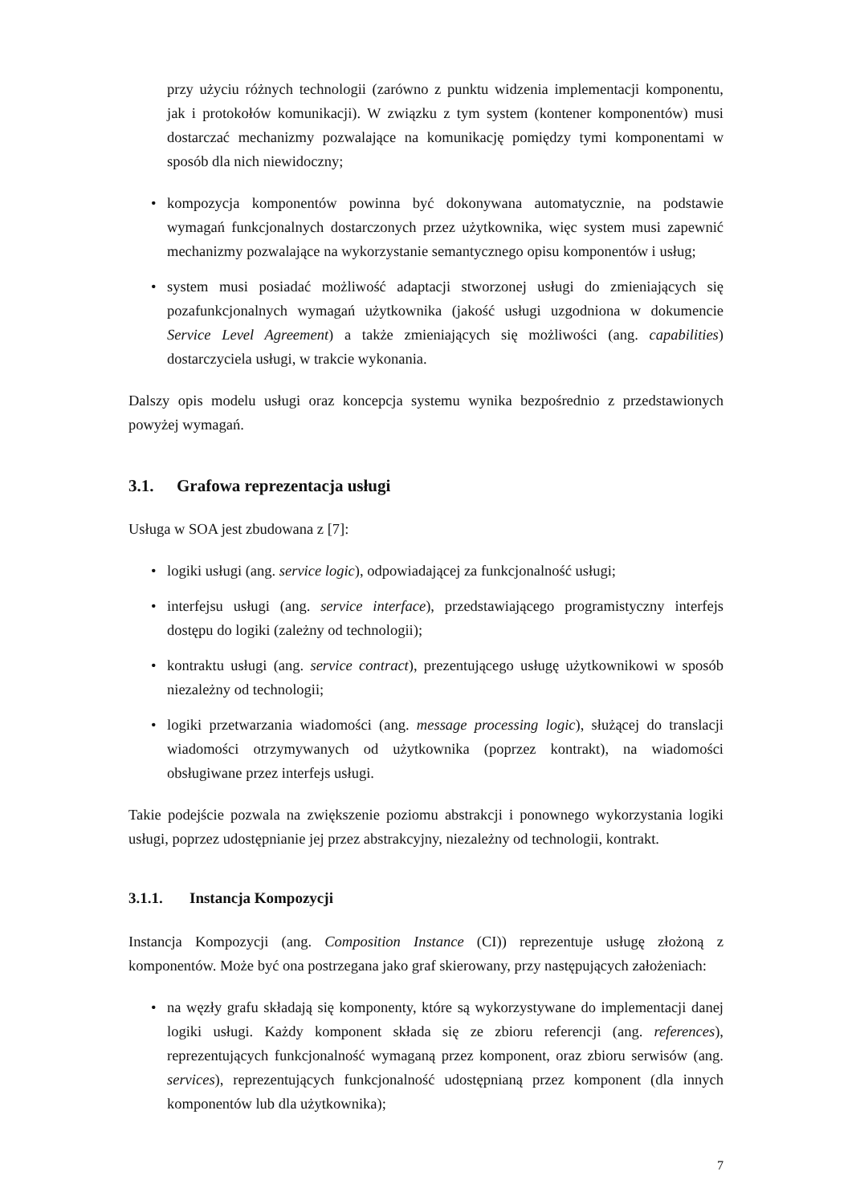przy użyciu różnych technologii (zarówno z punktu widzenia implementacji komponentu, jak i protokołów komunikacji). W związku z tym system (kontener komponentów) musi dostarczać mechanizmy pozwalające na komunikację pomiędzy tymi komponentami w sposób dla nich niewidoczny;
• kompozycja komponentów powinna być dokonywana automatycznie, na podstawie wymagań funkcjonalnych dostarczonych przez użytkownika, więc system musi zapewnić mechanizmy pozwalające na wykorzystanie semantycznego opisu komponentów i usług;
• system musi posiadać możliwość adaptacji stworzonej usługi do zmieniających się pozafunkcjonalnych wymagań użytkownika (jakość usługi uzgodniona w dokumencie Service Level Agreement) a także zmieniających się możliwości (ang. capabilities) dostarczyciela usługi, w trakcie wykonania.
Dalszy opis modelu usługi oraz koncepcja systemu wynika bezpośrednio z przedstawionych powyżej wymagań.
3.1. Grafowa reprezentacja usługi
Usługa w SOA jest zbudowana z [7]:
• logiki usługi (ang. service logic), odpowiadającej za funkcjonalność usługi;
• interfejsu usługi (ang. service interface), przedstawiającego programistyczny interfejs dostępu do logiki (zależny od technologii);
• kontraktu usługi (ang. service contract), prezentującego usługę użytkownikowi w sposób niezależny od technologii;
• logiki przetwarzania wiadomości (ang. message processing logic), służącej do translacji wiadomości otrzymywanych od użytkownika (poprzez kontrakt), na wiadomości obsługiwane przez interfejs usługi.
Takie podejście pozwala na zwiększenie poziomu abstrakcji i ponownego wykorzystania logiki usługi, poprzez udostępnianie jej przez abstrakcyjny, niezależny od technologii, kontrakt.
3.1.1. Instancja Kompozycji
Instancja Kompozycji (ang. Composition Instance (CI)) reprezentuje usługę złożoną z komponentów. Może być ona postrzegana jako graf skierowany, przy następujących założeniach:
• na węzły grafu składają się komponenty, które są wykorzystywane do implementacji danej logiki usługi. Każdy komponent składa się ze zbioru referencji (ang. references), reprezentujących funkcjonalność wymaganą przez komponent, oraz zbioru serwisów (ang. services), reprezentujących funkcjonalność udostępnianą przez komponent (dla innych komponentów lub dla użytkownika);
7